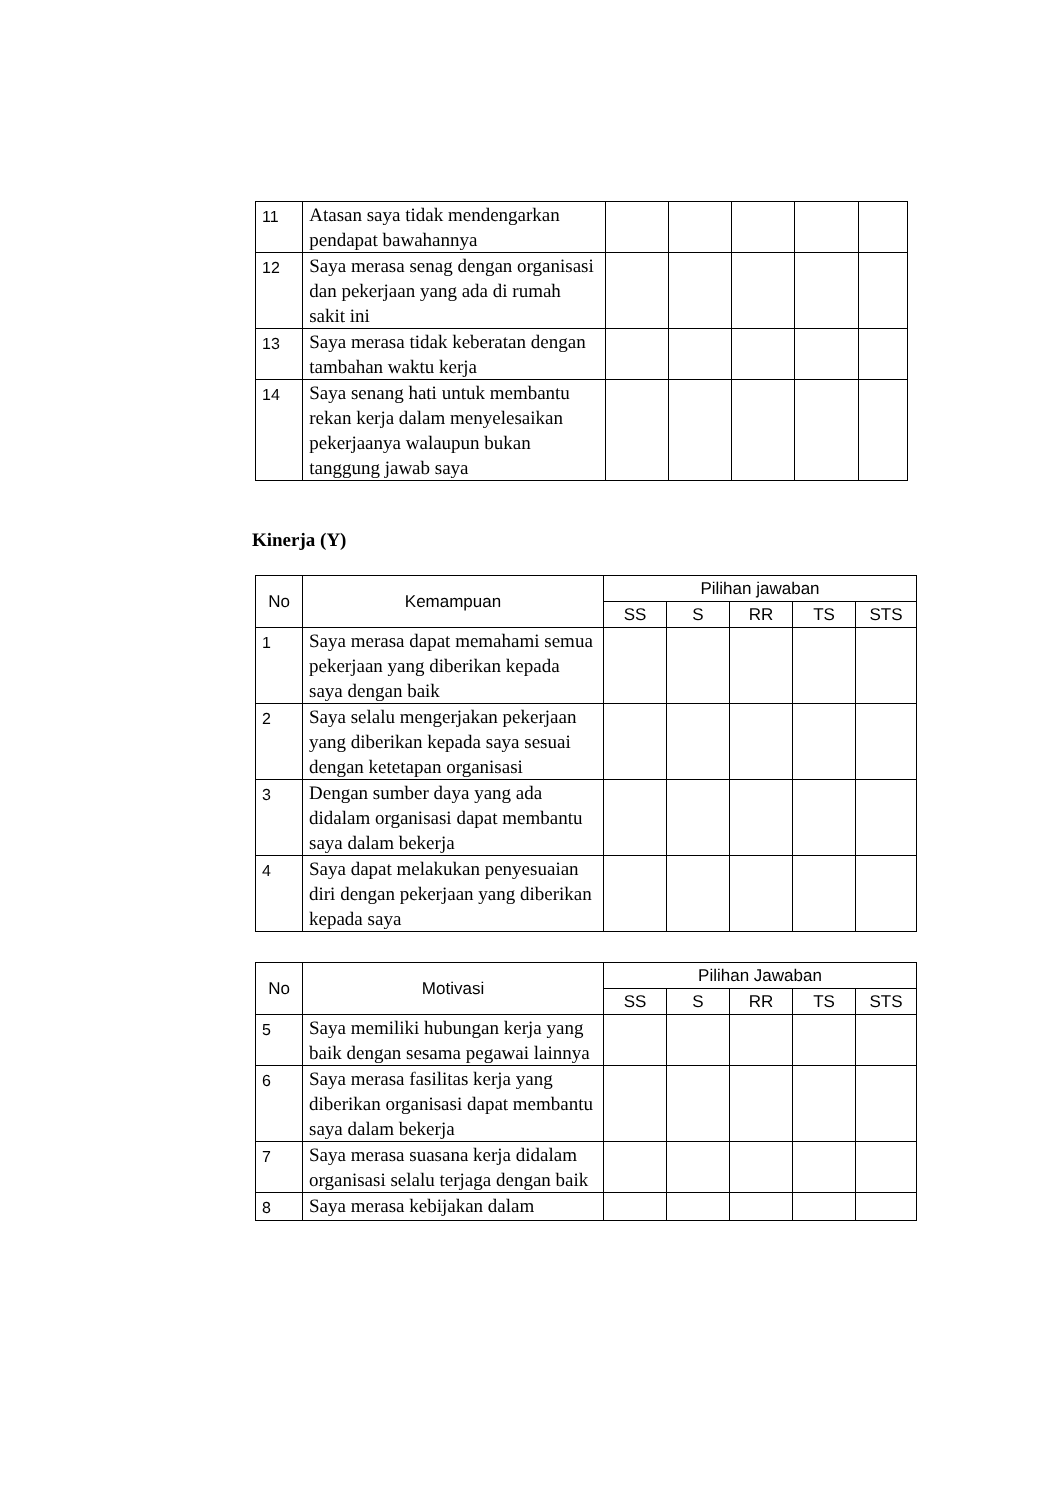| 11 | Atasan saya tidak mendengarkan pendapat bawahannya | | | | | |
| 12 | Saya merasa senag dengan organisasi dan pekerjaan yang ada di rumah sakit ini | | | | | |
| 13 | Saya merasa tidak keberatan dengan tambahan waktu kerja | | | | | |
| 14 | Saya senang hati untuk membantu rekan kerja dalam menyelesaikan pekerjaanya walaupun bukan tanggung jawab saya | | | | | |
Kinerja (Y)
| No | Kemampuan | Pilihan jawaban | | | | |
| --- | --- | --- | --- | --- | --- | --- |
| | | SS | S | RR | TS | STS |
| 1 | Saya merasa dapat memahami semua pekerjaan yang diberikan kepada saya dengan baik | | | | | |
| 2 | Saya selalu mengerjakan pekerjaan yang diberikan kepada saya sesuai dengan ketetapan organisasi | | | | | |
| 3 | Dengan sumber daya yang ada didalam organisasi dapat membantu saya dalam bekerja | | | | | |
| 4 | Saya dapat melakukan penyesuaian diri dengan pekerjaan yang diberikan kepada saya | | | | | |
| No | Motivasi | Pilihan Jawaban | | | | |
| --- | --- | --- | --- | --- | --- | --- |
| | | SS | S | RR | TS | STS |
| 5 | Saya memiliki hubungan kerja yang baik dengan sesama pegawai lainnya | | | | | |
| 6 | Saya merasa fasilitas kerja yang diberikan organisasi dapat membantu saya dalam bekerja | | | | | |
| 7 | Saya merasa suasana kerja didalam organisasi selalu terjaga dengan baik | | | | | |
| 8 | Saya merasa kebijakan dalam | | | | | |